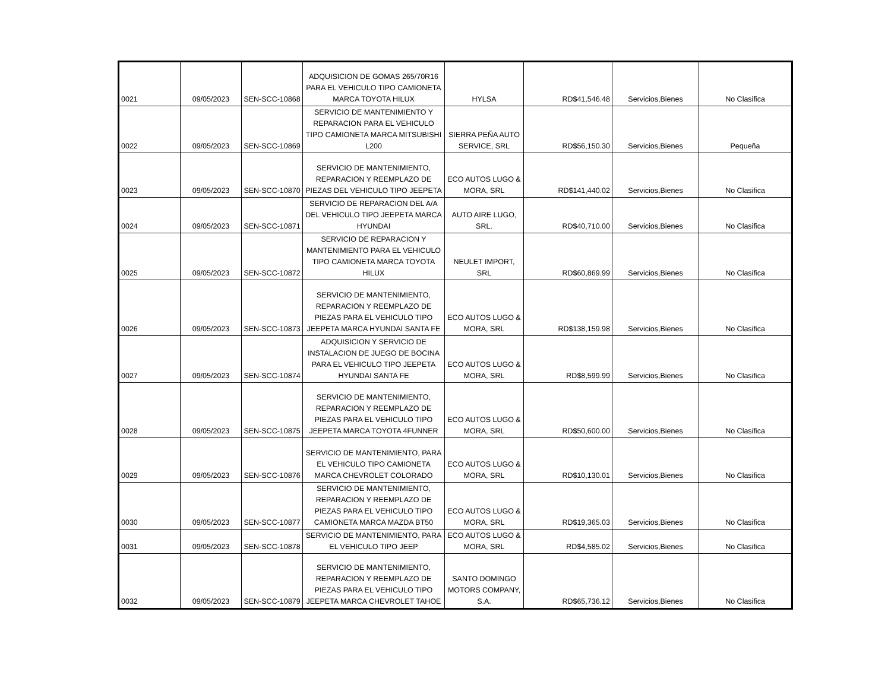| 0021 | 09/05/2023 | SEN-SCC-10868 | ADQUISICION DE GOMAS 265/70R16 PARA EL VEHICULO TIPO CAMIONETA MARCA TOYOTA HILUX | HYLSA | RD$41,546.48 | Servicios,Bienes | No Clasifica |
| 0022 | 09/05/2023 | SEN-SCC-10869 | SERVICIO DE MANTENIMIENTO Y REPARACION PARA EL VEHICULO TIPO CAMIONETA MARCA MITSUBISHI L200 | SIERRA PEÑA AUTO SERVICE, SRL | RD$56,150.30 | Servicios,Bienes | Pequeña |
| 0023 | 09/05/2023 | SEN-SCC-10870 | SERVICIO DE MANTENIMIENTO, REPARACION Y REEMPLAZO DE PIEZAS DEL VEHICULO TIPO JEEPETA | ECO AUTOS LUGO & MORA, SRL | RD$141,440.02 | Servicios,Bienes | No Clasifica |
| 0024 | 09/05/2023 | SEN-SCC-10871 | SERVICIO DE REPARACION DEL A/A DEL VEHICULO TIPO JEEPETA MARCA HYUNDAI | AUTO AIRE LUGO, SRL. | RD$40,710.00 | Servicios,Bienes | No Clasifica |
| 0025 | 09/05/2023 | SEN-SCC-10872 | SERVICIO DE REPARACION Y MANTENIMIENTO PARA EL VEHICULO TIPO CAMIONETA MARCA TOYOTA HILUX | NEULET IMPORT, SRL | RD$60,869.99 | Servicios,Bienes | No Clasifica |
| 0026 | 09/05/2023 | SEN-SCC-10873 | SERVICIO DE MANTENIMIENTO, REPARACION Y REEMPLAZO DE PIEZAS PARA EL VEHICULO TIPO JEEPETA MARCA HYUNDAI SANTA FE | ECO AUTOS LUGO & MORA, SRL | RD$138,159.98 | Servicios,Bienes | No Clasifica |
| 0027 | 09/05/2023 | SEN-SCC-10874 | ADQUISICION Y SERVICIO DE INSTALACION DE JUEGO DE BOCINA PARA EL VEHICULO TIPO JEEPETA HYUNDAI SANTA FE | ECO AUTOS LUGO & MORA, SRL | RD$8,599.99 | Servicios,Bienes | No Clasifica |
| 0028 | 09/05/2023 | SEN-SCC-10875 | SERVICIO DE MANTENIMIENTO, REPARACION Y REEMPLAZO DE PIEZAS PARA EL VEHICULO TIPO JEEPETA MARCA TOYOTA 4FUNNER | ECO AUTOS LUGO & MORA, SRL | RD$50,600.00 | Servicios,Bienes | No Clasifica |
| 0029 | 09/05/2023 | SEN-SCC-10876 | SERVICIO DE MANTENIMIENTO, PARA EL VEHICULO TIPO CAMIONETA MARCA CHEVROLET COLORADO | ECO AUTOS LUGO & MORA, SRL | RD$10,130.01 | Servicios,Bienes | No Clasifica |
| 0030 | 09/05/2023 | SEN-SCC-10877 | SERVICIO DE MANTENIMIENTO, REPARACION Y REEMPLAZO DE PIEZAS PARA EL VEHICULO TIPO CAMIONETA MARCA MAZDA BT50 | ECO AUTOS LUGO & MORA, SRL | RD$19,365.03 | Servicios,Bienes | No Clasifica |
| 0031 | 09/05/2023 | SEN-SCC-10878 | SERVICIO DE MANTENIMIENTO, PARA EL VEHICULO TIPO JEEP | ECO AUTOS LUGO & MORA, SRL | RD$4,585.02 | Servicios,Bienes | No Clasifica |
| 0032 | 09/05/2023 | SEN-SCC-10879 | SERVICIO DE MANTENIMIENTO, REPARACION Y REEMPLAZO DE PIEZAS PARA EL VEHICULO TIPO JEEPETA MARCA CHEVROLET TAHOE | SANTO DOMINGO MOTORS COMPANY, S.A. | RD$65,736.12 | Servicios,Bienes | No Clasifica |